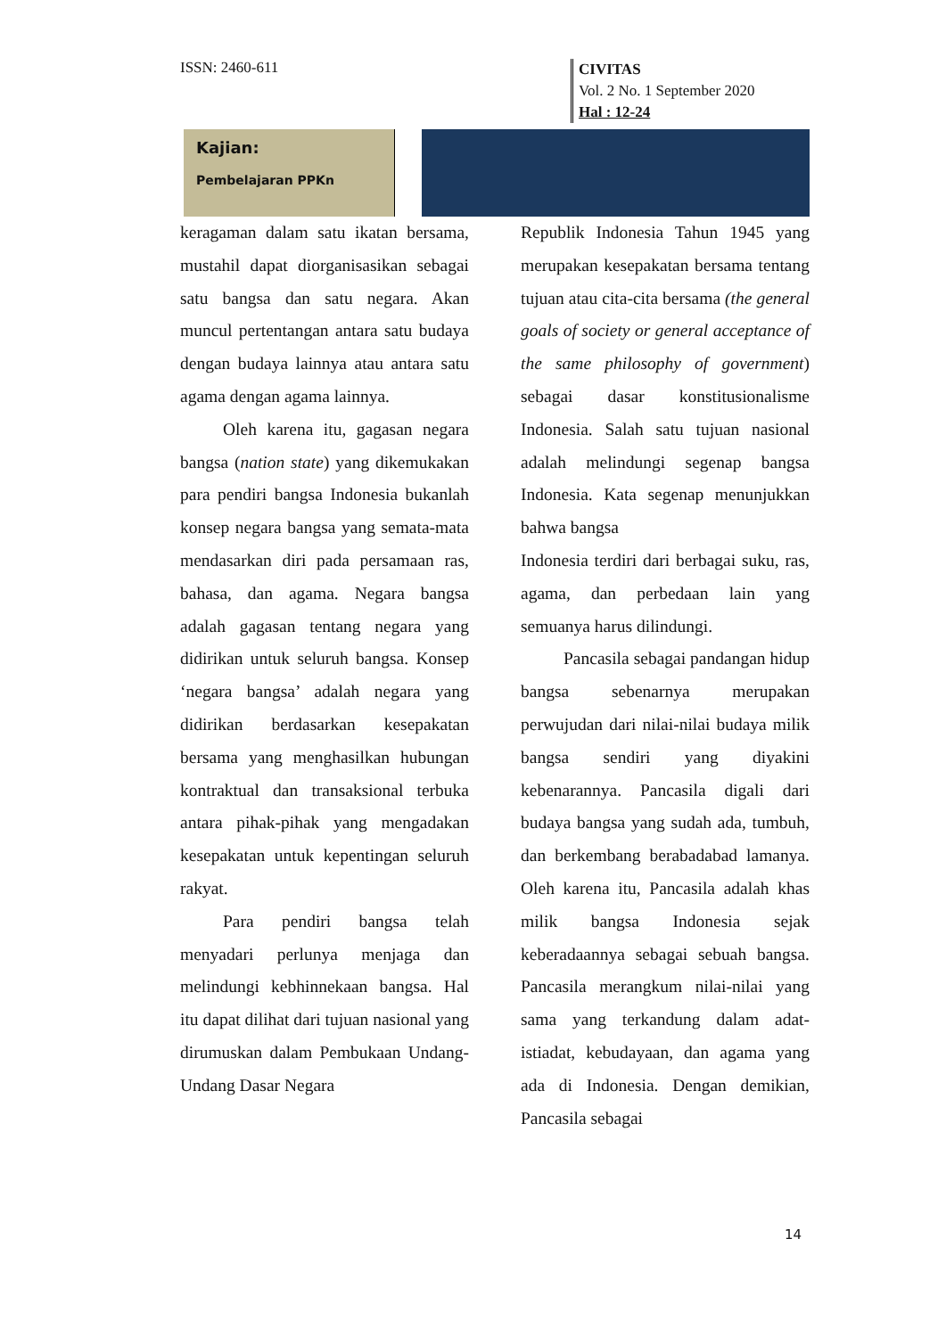ISSN: 2460-611
CIVITAS
Vol. 2 No. 1 September 2020
Hal : 12-24
Kajian:
Pembelajaran PPKn
keragaman dalam satu ikatan bersama, mustahil dapat diorganisasikan sebagai satu bangsa dan satu negara. Akan muncul pertentangan antara satu budaya dengan budaya lainnya atau antara satu agama dengan agama lainnya.
Oleh karena itu, gagasan negara bangsa (nation state) yang dikemukakan para pendiri bangsa Indonesia bukanlah konsep negara bangsa yang semata-mata mendasarkan diri pada persamaan ras, bahasa, dan agama. Negara bangsa adalah gagasan tentang negara yang didirikan untuk seluruh bangsa. Konsep ‘negara bangsa’ adalah negara yang didirikan berdasarkan kesepakatan bersama yang menghasilkan hubungan kontraktual dan transaksional terbuka antara pihak-pihak yang mengadakan kesepakatan untuk kepentingan seluruh rakyat.
Para pendiri bangsa telah menyadari perlunya menjaga dan melindungi kebhinnekaan bangsa. Hal itu dapat dilihat dari tujuan nasional yang dirumuskan dalam Pembukaan Undang-Undang Dasar Negara
Republik Indonesia Tahun 1945 yang merupakan kesepakatan bersama tentang tujuan atau cita-cita bersama (the general goals of society or general acceptance of the same philosophy of government) sebagai dasar konstitusionalisme Indonesia. Salah satu tujuan nasional adalah melindungi segenap bangsa Indonesia. Kata segenap menunjukkan bahwa bangsa
Indonesia terdiri dari berbagai suku, ras, agama, dan perbedaan lain yang semuanya harus dilindungi.
Pancasila sebagai pandangan hidup bangsa sebenarnya merupakan perwujudan dari nilai-nilai budaya milik bangsa sendiri yang diyakini kebenarannya. Pancasila digali dari budaya bangsa yang sudah ada, tumbuh, dan berkembang berabadabad lamanya. Oleh karena itu, Pancasila adalah khas milik bangsa Indonesia sejak keberadaannya sebagai sebuah bangsa. Pancasila merangkum nilai-nilai yang sama yang terkandung dalam adat-istiadat, kebudayaan, dan agama yang ada di Indonesia. Dengan demikian, Pancasila sebagai
14